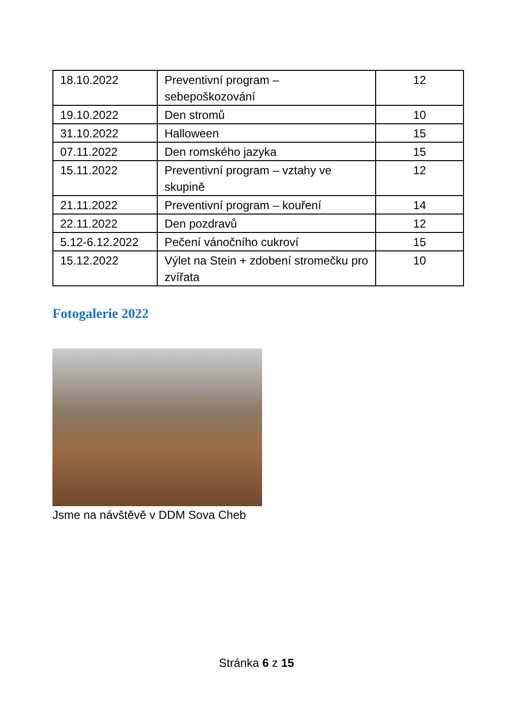| 18.10.2022 | Preventivní program – sebepoškozování | 12 |
| 19.10.2022 | Den stromů | 10 |
| 31.10.2022 | Halloween | 15 |
| 07.11.2022 | Den romského jazyka | 15 |
| 15.11.2022 | Preventivní program – vztahy ve skupině | 12 |
| 21.11.2022 | Preventivní program – kouření | 14 |
| 22.11.2022 | Den pozdravů | 12 |
| 5.12-6.12.2022 | Pečení vánočního cukroví | 15 |
| 15.12.2022 | Výlet na Stein + zdobení stromečku pro zvířata | 10 |
Fotogalerie 2022
Jsme na návštěvě v DDM Sova Cheb
Stránka 6 z 15